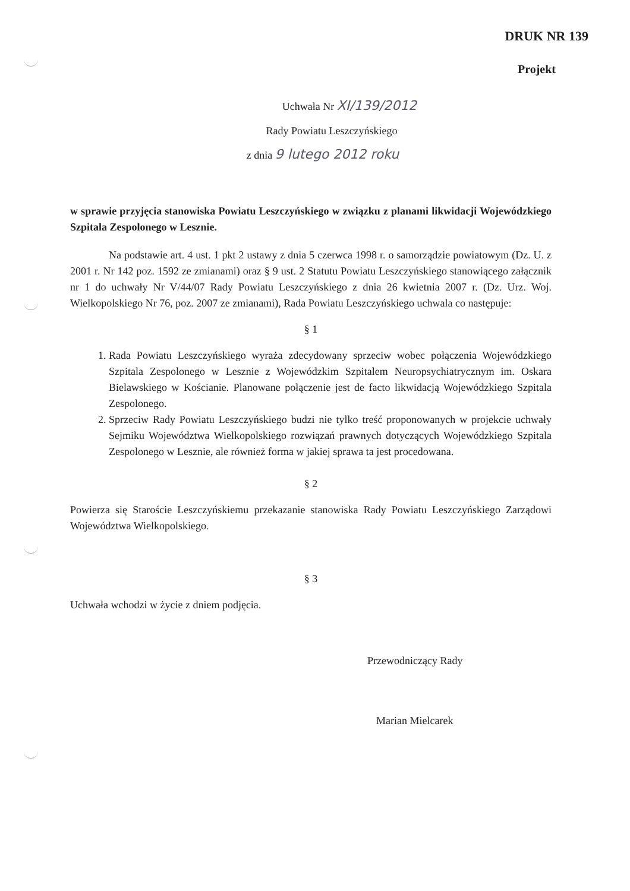DRUK NR 139
Projekt
Uchwała Nr XI/139/2012
Rady Powiatu Leszczyńskiego
z dnia 9 lutego 2012 roku
w sprawie przyjęcia stanowiska Powiatu Leszczyńskiego w związku z planami likwidacji Wojewódzkiego Szpitala Zespolonego w Lesznie.
Na podstawie art. 4 ust. 1 pkt 2 ustawy z dnia 5 czerwca 1998 r. o samorządzie powiatowym (Dz. U. z 2001 r. Nr 142 poz. 1592 ze zmianami) oraz § 9 ust. 2 Statutu Powiatu Leszczyńskiego stanowiącego załącznik nr 1 do uchwały Nr V/44/07 Rady Powiatu Leszczyńskiego z dnia 26 kwietnia 2007 r. (Dz. Urz. Woj. Wielkopolskiego Nr 76, poz. 2007 ze zmianami), Rada Powiatu Leszczyńskiego uchwala co następuje:
§ 1
1. Rada Powiatu Leszczyńskiego wyraża zdecydowany sprzeciw wobec połączenia Wojewódzkiego Szpitala Zespolonego w Lesznie z Wojewódzkim Szpitalem Neuropsychiatrycznym im. Oskara Bielawskiego w Kościanie. Planowane połączenie jest de facto likwidacją Wojewódzkiego Szpitala Zespolonego.
2. Sprzeciw Rady Powiatu Leszczyńskiego budzi nie tylko treść proponowanych w projekcie uchwały Sejmiku Województwa Wielkopolskiego rozwiązań prawnych dotyczących Wojewódzkiego Szpitala Zespolonego w Lesznie, ale również forma w jakiej sprawa ta jest procedowana.
§ 2
Powierza się Staroście Leszczyńskiemu przekazanie stanowiska Rady Powiatu Leszczyńskiego Zarządowi Województwa Wielkopolskiego.
§ 3
Uchwała wchodzi w życie z dniem podjęcia.
Przewodniczący Rady
Marian Mielcarek